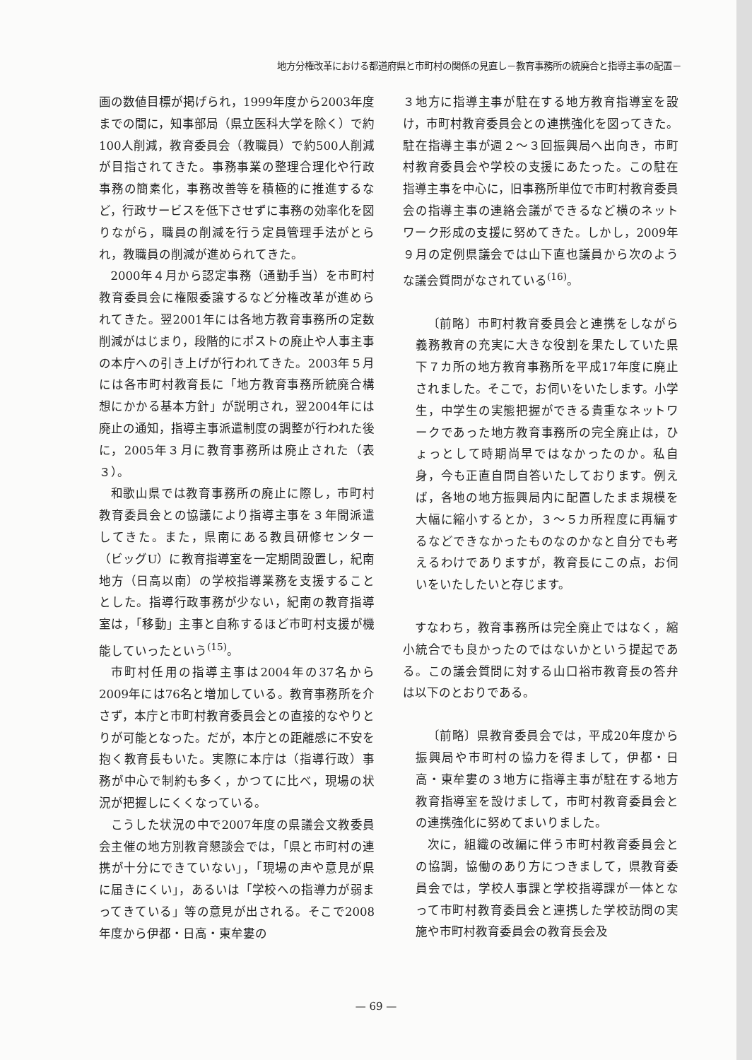地方分権改革における都道府県と市町村の関係の見直し－教育事務所の統廃合と指導主事の配置－
画の数値目標が掲げられ，1999年度から2003年度までの間に，知事部局（県立医科大学を除く）で約100人削減，教育委員会（教職員）で約500人削減が目指されてきた。事務事業の整理合理化や行政事務の簡素化，事務改善等を積極的に推進するなど，行政サービスを低下させずに事務の効率化を図りながら，職員の削減を行う定員管理手法がとられ，教職員の削減が進められてきた。
2000年４月から認定事務（通勤手当）を市町村教育委員会に権限委譲するなど分権改革が進められてきた。翌2001年には各地方教育事務所の定数削減がはじまり，段階的にポストの廃止や人事主事の本庁への引き上げが行われてきた。2003年５月には各市町村教育長に「地方教育事務所統廃合構想にかかる基本方針」が説明され，翌2004年には廃止の通知，指導主事派遣制度の調整が行われた後に，2005年３月に教育事務所は廃止された（表３）。
和歌山県では教育事務所の廃止に際し，市町村教育委員会との協議により指導主事を３年間派遣してきた。また，県南にある教員研修センター（ビッグU）に教育指導室を一定期間設置し，紀南地方（日高以南）の学校指導業務を支援することとした。指導行政事務が少ない，紀南の教育指導室は，「移動」主事と自称するほど市町村支援が機能していったという<sup>(15)</sup>。
市町村任用の指導主事は2004年の37名から2009年には76名と増加している。教育事務所を介さず，本庁と市町村教育委員会との直接的なやりとりが可能となった。だが，本庁との距離感に不安を抱く教育長もいた。実際に本庁は（指導行政）事務が中心で制約も多く，かつてに比べ，現場の状況が把握しにくくなっている。
こうした状況の中で2007年度の県議会文教委員会主催の地方別教育懇談会では，「県と市町村の連携が十分にできていない」，「現場の声や意見が県に届きにくい」，あるいは「学校への指導力が弱まってきている」等の意見が出される。そこで2008年度から伊都・日高・東牟婁の
３地方に指導主事が駐在する地方教育指導室を設け，市町村教育委員会との連携強化を図ってきた。駐在指導主事が週２～３回振興局へ出向き，市町村教育委員会や学校の支援にあたった。この駐在指導主事を中心に，旧事務所単位で市町村教育委員会の指導主事の連絡会議ができるなど横のネットワーク形成の支援に努めてきた。しかし，2009年９月の定例県議会では山下直也議員から次のような議会質問がなされている<sup>(16)</sup>。
〔前略〕市町村教育委員会と連携をしながら義務教育の充実に大きな役割を果たしていた県下７カ所の地方教育事務所を平成17年度に廃止されました。そこで，お伺いをいたします。小学生，中学生の実態把握ができる貴重なネットワークであった地方教育事務所の完全廃止は，ひょっとして時期尚早ではなかったのか。私自身，今も正直自問自答いたしております。例えば，各地の地方振興局内に配置したまま規模を大幅に縮小するとか，３～５カ所程度に再編するなどできなかったものなのかなと自分でも考えるわけでありますが，教育長にこの点，お伺いをいたしたいと存じます。
すなわち，教育事務所は完全廃止ではなく，縮小統合でも良かったのではないかという提起である。この議会質問に対する山口裕市教育長の答弁は以下のとおりである。
〔前略〕県教育委員会では，平成20年度から振興局や市町村の協力を得まして，伊都・日高・東牟婁の３地方に指導主事が駐在する地方教育指導室を設けまして，市町村教育委員会との連携強化に努めてまいりました。
次に，組織の改編に伴う市町村教育委員会との協調，協働のあり方につきまして，県教育委員会では，学校人事課と学校指導課が一体となって市町村教育委員会と連携した学校訪問の実施や市町村教育委員会の教育長会及
— 69 —